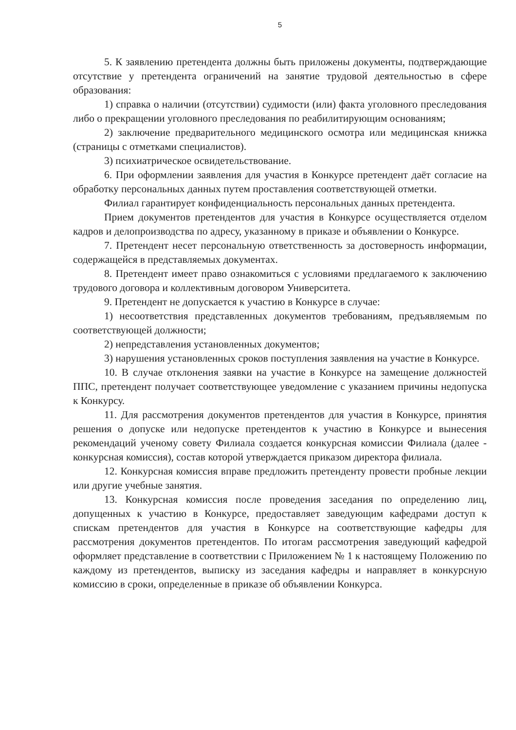5
5. К заявлению претендента должны быть приложены документы, подтверждающие отсутствие у претендента ограничений на занятие трудовой деятельностью в сфере образования:
1) справка о наличии (отсутствии) судимости (или) факта уголовного преследования либо о прекращении уголовного преследования по реабилитирующим основаниям;
2) заключение предварительного медицинского осмотра или медицинская книжка (страницы с отметками специалистов).
3) психиатрическое освидетельствование.
6. При оформлении заявления для участия в Конкурсе претендент даёт согласие на обработку персональных данных путем проставления соответствующей отметки.
Филиал гарантирует конфиденциальность персональных данных претендента.
Прием документов претендентов для участия в Конкурсе осуществляется отделом кадров и делопроизводства по адресу, указанному в приказе и объявлении о Конкурсе.
7. Претендент несет персональную ответственность за достоверность информации, содержащейся в представляемых документах.
8. Претендент имеет право ознакомиться с условиями предлагаемого к заключению трудового договора и коллективным договором Университета.
9. Претендент не допускается к участию в Конкурсе в случае:
1) несоответствия представленных документов требованиям, предъявляемым по соответствующей должности;
2) непредставления установленных документов;
3) нарушения установленных сроков поступления заявления на участие в Конкурсе.
10. В случае отклонения заявки на участие в Конкурсе на замещение должностей ППС, претендент получает соответствующее уведомление с указанием причины недопуска к Конкурсу.
11. Для рассмотрения документов претендентов для участия в Конкурсе, принятия решения о допуске или недопуске претендентов к участию в Конкурсе и вынесения рекомендаций ученому совету Филиала создается конкурсная комиссии Филиала (далее - конкурсная комиссия), состав которой утверждается приказом директора филиала.
12. Конкурсная комиссия вправе предложить претенденту провести пробные лекции или другие учебные занятия.
13. Конкурсная комиссия после проведения заседания по определению лиц, допущенных к участию в Конкурсе, предоставляет заведующим кафедрами доступ к спискам претендентов для участия в Конкурсе на соответствующие кафедры для рассмотрения документов претендентов. По итогам рассмотрения заведующий кафедрой оформляет представление в соответствии с Приложением № 1 к настоящему Положению по каждому из претендентов, выписку из заседания кафедры и направляет в конкурсную комиссию в сроки, определенные в приказе об объявлении Конкурса.